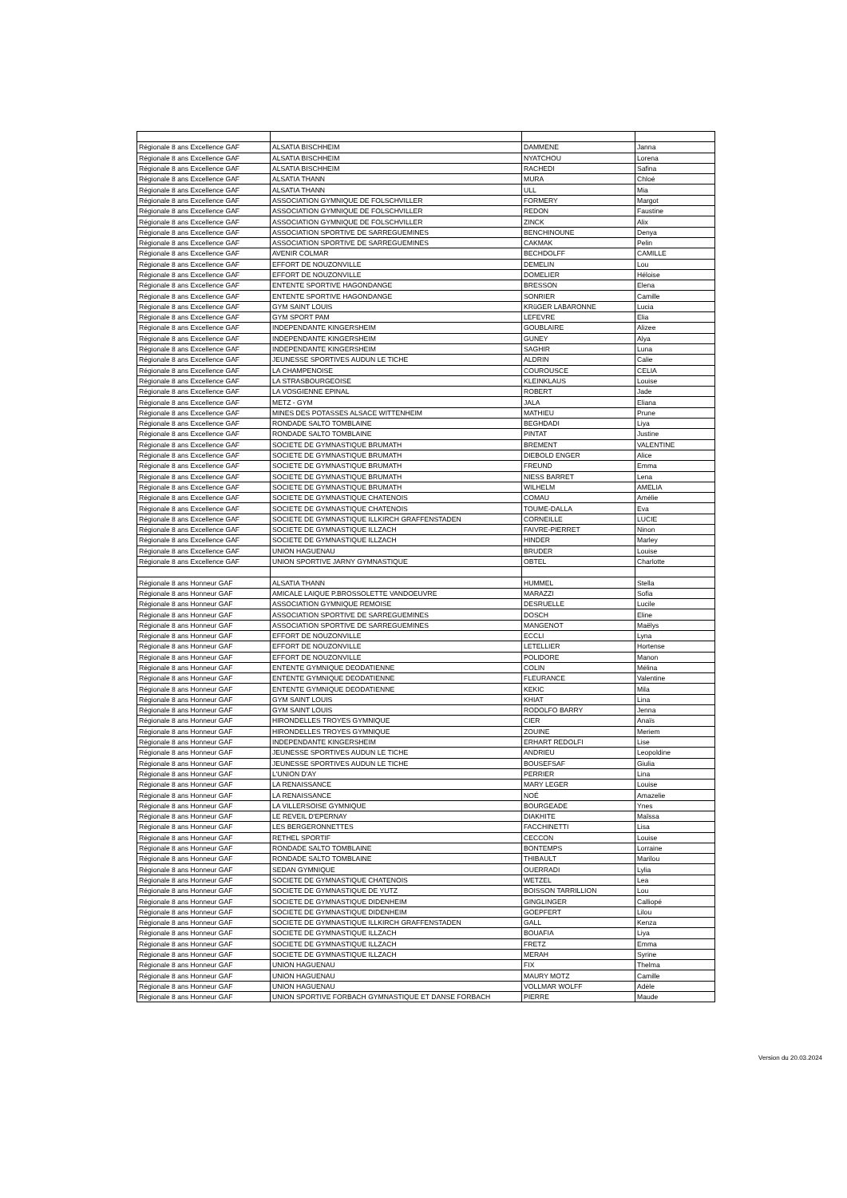| Régionale 8 ans Excellence GAF | ALSATIA BISCHHEIM | DAMMENE | Janna |
| Régionale 8 ans Excellence GAF | ALSATIA BISCHHEIM | NYATCHOU | Lorena |
| Régionale 8 ans Excellence GAF | ALSATIA BISCHHEIM | RACHEDI | Safina |
| Régionale 8 ans Excellence GAF | ALSATIA THANN | MURA | Chloé |
| Régionale 8 ans Excellence GAF | ALSATIA THANN | ULL | Mia |
| Régionale 8 ans Excellence GAF | ASSOCIATION GYMNIQUE DE FOLSCHVILLER | FORMERY | Margot |
| Régionale 8 ans Excellence GAF | ASSOCIATION GYMNIQUE DE FOLSCHVILLER | REDON | Faustine |
| Régionale 8 ans Excellence GAF | ASSOCIATION GYMNIQUE DE FOLSCHVILLER | ZINCK | Alix |
| Régionale 8 ans Excellence GAF | ASSOCIATION SPORTIVE DE SARREGUEMINES | BENCHINOUNE | Denya |
| Régionale 8 ans Excellence GAF | ASSOCIATION SPORTIVE DE SARREGUEMINES | CAKMAK | Pelin |
| Régionale 8 ans Excellence GAF | AVENIR COLMAR | BECHDOLFF | CAMILLE |
| Régionale 8 ans Excellence GAF | EFFORT DE NOUZONVILLE | DEMELIN | Lou |
| Régionale 8 ans Excellence GAF | EFFORT DE NOUZONVILLE | DOMELIER | Héloise |
| Régionale 8 ans Excellence GAF | ENTENTE SPORTIVE HAGONDANGE | BRESSON | Elena |
| Régionale 8 ans Excellence GAF | ENTENTE SPORTIVE HAGONDANGE | SONRIER | Camille |
| Régionale 8 ans Excellence GAF | GYM SAINT LOUIS | KRüGER LABARONNE | Lucia |
| Régionale 8 ans Excellence GAF | GYM SPORT PAM | LEFEVRE | Elia |
| Régionale 8 ans Excellence GAF | INDEPENDANTE KINGERSHEIM | GOUBLAIRE | Alizee |
| Régionale 8 ans Excellence GAF | INDEPENDANTE KINGERSHEIM | GUNEY | Alya |
| Régionale 8 ans Excellence GAF | INDEPENDANTE KINGERSHEIM | SAGHIR | Luna |
| Régionale 8 ans Excellence GAF | JEUNESSE SPORTIVES AUDUN LE TICHE | ALDRIN | Calie |
| Régionale 8 ans Excellence GAF | LA CHAMPENOISE | COUROUSCE | CELIA |
| Régionale 8 ans Excellence GAF | LA STRASBOURGEOISE | KLEINKLAUS | Louise |
| Régionale 8 ans Excellence GAF | LA VOSGIENNE EPINAL | ROBERT | Jade |
| Régionale 8 ans Excellence GAF | METZ - GYM | JALA | Eliana |
| Régionale 8 ans Excellence GAF | MINES DES POTASSES ALSACE WITTENHEIM | MATHIEU | Prune |
| Régionale 8 ans Excellence GAF | RONDADE SALTO TOMBLAINE | BEGHDADI | Liya |
| Régionale 8 ans Excellence GAF | RONDADE SALTO TOMBLAINE | PINTAT | Justine |
| Régionale 8 ans Excellence GAF | SOCIETE DE GYMNASTIQUE BRUMATH | BREMENT | VALENTINE |
| Régionale 8 ans Excellence GAF | SOCIETE DE GYMNASTIQUE BRUMATH | DIEBOLD ENGER | Alice |
| Régionale 8 ans Excellence GAF | SOCIETE DE GYMNASTIQUE BRUMATH | FREUND | Emma |
| Régionale 8 ans Excellence GAF | SOCIETE DE GYMNASTIQUE BRUMATH | NIESS BARRET | Lena |
| Régionale 8 ans Excellence GAF | SOCIETE DE GYMNASTIQUE BRUMATH | WILHELM | AMELIA |
| Régionale 8 ans Excellence GAF | SOCIETE DE GYMNASTIQUE CHATENOIS | COMAU | Amélie |
| Régionale 8 ans Excellence GAF | SOCIETE DE GYMNASTIQUE CHATENOIS | TOUME-DALLA | Eva |
| Régionale 8 ans Excellence GAF | SOCIETE DE GYMNASTIQUE ILLKIRCH GRAFFENSTADEN | CORNEILLE | LUCIE |
| Régionale 8 ans Excellence GAF | SOCIETE DE GYMNASTIQUE ILLZACH | FAIVRE-PIERRET | Ninon |
| Régionale 8 ans Excellence GAF | SOCIETE DE GYMNASTIQUE ILLZACH | HINDER | Marley |
| Régionale 8 ans Excellence GAF | UNION HAGUENAU | BRUDER | Louise |
| Régionale 8 ans Excellence GAF | UNION SPORTIVE JARNY GYMNASTIQUE | OBTEL | Charlotte |
| Régionale 8 ans Honneur GAF | ALSATIA THANN | HUMMEL | Stella |
| Régionale 8 ans Honneur GAF | AMICALE LAIQUE P.BROSSOLETTE VANDOEUVRE | MARAZZI | Sofia |
| Régionale 8 ans Honneur GAF | ASSOCIATION GYMNIQUE REMOISE | DESRUELLE | Lucile |
| Régionale 8 ans Honneur GAF | ASSOCIATION SPORTIVE DE SARREGUEMINES | DOSCH | Eline |
| Régionale 8 ans Honneur GAF | ASSOCIATION SPORTIVE DE SARREGUEMINES | MANGENOT | Maëlys |
| Régionale 8 ans Honneur GAF | EFFORT DE NOUZONVILLE | ECCLI | Lyna |
| Régionale 8 ans Honneur GAF | EFFORT DE NOUZONVILLE | LETELLIER | Hortense |
| Régionale 8 ans Honneur GAF | EFFORT DE NOUZONVILLE | POLIDORE | Manon |
| Régionale 8 ans Honneur GAF | ENTENTE GYMNIQUE DEODATIENNE | COLIN | Mélina |
| Régionale 8 ans Honneur GAF | ENTENTE GYMNIQUE DEODATIENNE | FLEURANCE | Valentine |
| Régionale 8 ans Honneur GAF | ENTENTE GYMNIQUE DEODATIENNE | KEKIC | Mila |
| Régionale 8 ans Honneur GAF | GYM SAINT LOUIS | KHIAT | Lina |
| Régionale 8 ans Honneur GAF | GYM SAINT LOUIS | RODOLFO BARRY | Jenna |
| Régionale 8 ans Honneur GAF | HIRONDELLES TROYES GYMNIQUE | CIER | Anaïs |
| Régionale 8 ans Honneur GAF | HIRONDELLES TROYES GYMNIQUE | ZOUINE | Meriem |
| Régionale 8 ans Honneur GAF | INDEPENDANTE KINGERSHEIM | ERHART REDOLFI | Lise |
| Régionale 8 ans Honneur GAF | JEUNESSE SPORTIVES AUDUN LE TICHE | ANDRIEU | Leopoldine |
| Régionale 8 ans Honneur GAF | JEUNESSE SPORTIVES AUDUN LE TICHE | BOUSEFSAF | Giulia |
| Régionale 8 ans Honneur GAF | L'UNION D'AY | PERRIER | Lina |
| Régionale 8 ans Honneur GAF | LA RENAISSANCE | MARY LEGER | Louise |
| Régionale 8 ans Honneur GAF | LA RENAISSANCE | NOÉ | Amazelie |
| Régionale 8 ans Honneur GAF | LA VILLERSOISE GYMNIQUE | BOURGEADE | Ynes |
| Régionale 8 ans Honneur GAF | LE REVEIL D'EPERNAY | DIAKHITE | Maïssa |
| Régionale 8 ans Honneur GAF | LES BERGERONNETTES | FACCHINETTI | Lisa |
| Régionale 8 ans Honneur GAF | RETHEL SPORTIF | CECCON | Louise |
| Régionale 8 ans Honneur GAF | RONDADE SALTO TOMBLAINE | BONTEMPS | Lorraine |
| Régionale 8 ans Honneur GAF | RONDADE SALTO TOMBLAINE | THIBAULT | Marilou |
| Régionale 8 ans Honneur GAF | SEDAN GYMNIQUE | OUERRADI | Lylia |
| Régionale 8 ans Honneur GAF | SOCIETE DE GYMNASTIQUE CHATENOIS | WETZEL | Lea |
| Régionale 8 ans Honneur GAF | SOCIETE DE GYMNASTIQUE DE YUTZ | BOISSON TARRILLION | Lou |
| Régionale 8 ans Honneur GAF | SOCIETE DE GYMNASTIQUE DIDENHEIM | GINGLINGER | Calliopé |
| Régionale 8 ans Honneur GAF | SOCIETE DE GYMNASTIQUE DIDENHEIM | GOEPFERT | Lilou |
| Régionale 8 ans Honneur GAF | SOCIETE DE GYMNASTIQUE ILLKIRCH GRAFFENSTADEN | GALL | Kenza |
| Régionale 8 ans Honneur GAF | SOCIETE DE GYMNASTIQUE ILLZACH | BOUAFIA | Liya |
| Régionale 8 ans Honneur GAF | SOCIETE DE GYMNASTIQUE ILLZACH | FRETZ | Emma |
| Régionale 8 ans Honneur GAF | SOCIETE DE GYMNASTIQUE ILLZACH | MERAH | Syrine |
| Régionale 8 ans Honneur GAF | UNION HAGUENAU | FIX | Thelma |
| Régionale 8 ans Honneur GAF | UNION HAGUENAU | MAURY MOTZ | Camille |
| Régionale 8 ans Honneur GAF | UNION HAGUENAU | VOLLMAR WOLFF | Adèle |
| Régionale 8 ans Honneur GAF | UNION SPORTIVE FORBACH GYMNASTIQUE ET DANSE FORBACH | PIERRE | Maude |
Version du 20.03.2024